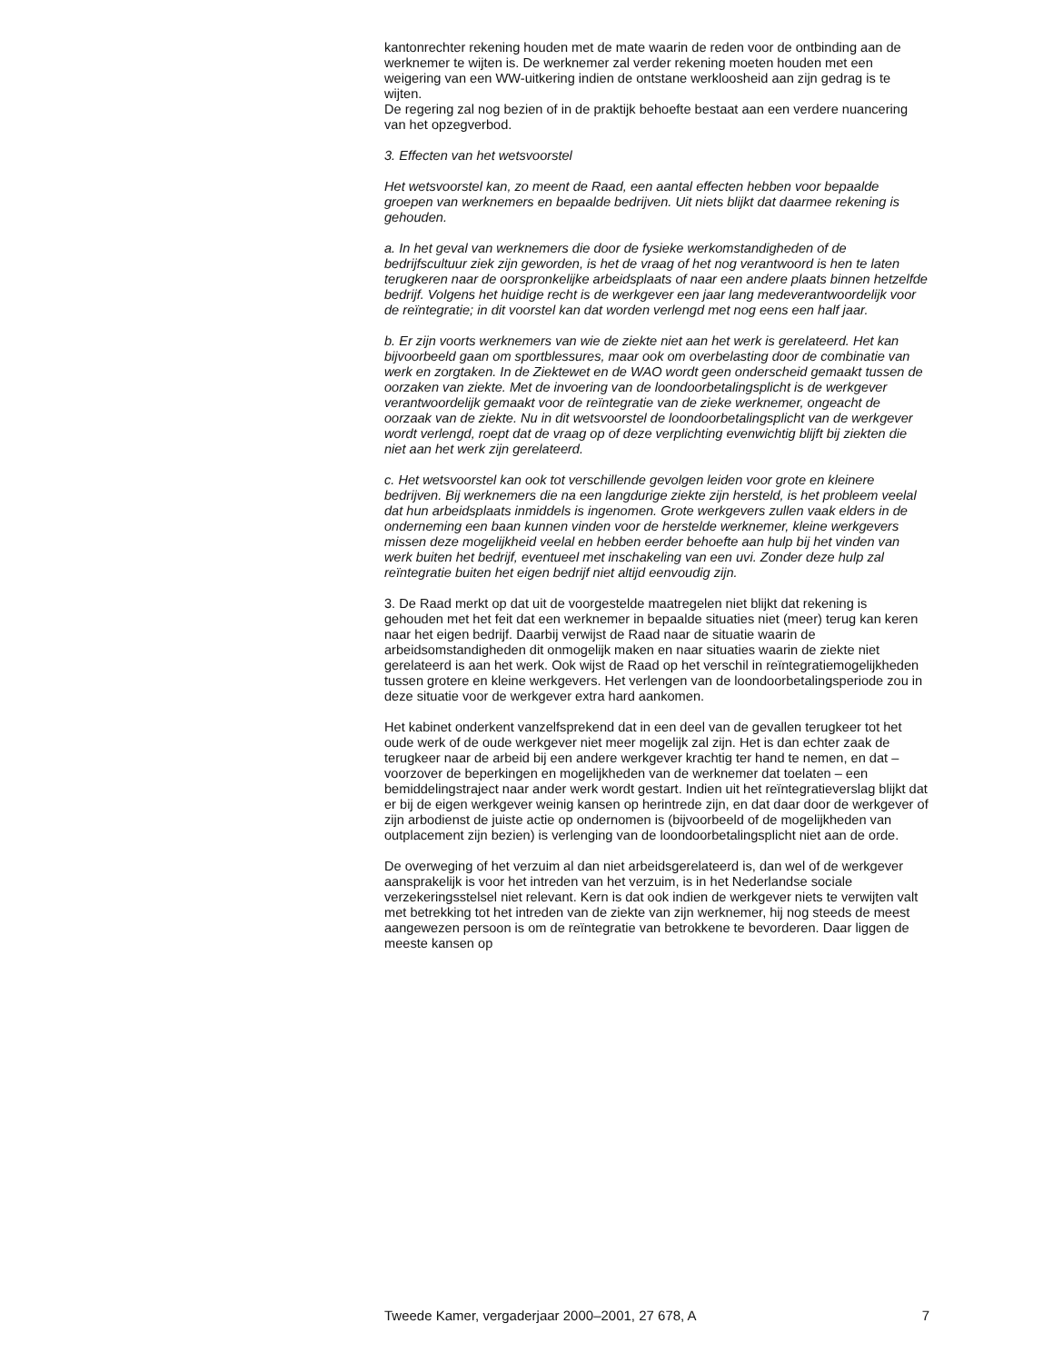kantonrechter rekening houden met de mate waarin de reden voor de ontbinding aan de werknemer te wijten is. De werknemer zal verder rekening moeten houden met een weigering van een WW-uitkering indien de ontstane werkloosheid aan zijn gedrag is te wijten.
De regering zal nog bezien of in de praktijk behoefte bestaat aan een verdere nuancering van het opzegverbod.
3. Effecten van het wetsvoorstel
Het wetsvoorstel kan, zo meent de Raad, een aantal effecten hebben voor bepaalde groepen van werknemers en bepaalde bedrijven. Uit niets blijkt dat daarmee rekening is gehouden.
a. In het geval van werknemers die door de fysieke werkomstandigheden of de bedrijfscultuur ziek zijn geworden, is het de vraag of het nog verantwoord is hen te laten terugkeren naar de oorspronkelijke arbeidsplaats of naar een andere plaats binnen hetzelfde bedrijf. Volgens het huidige recht is de werkgever een jaar lang medeverantwoordelijk voor de reïntegratie; in dit voorstel kan dat worden verlengd met nog eens een half jaar.
b. Er zijn voorts werknemers van wie de ziekte niet aan het werk is gerelateerd. Het kan bijvoorbeeld gaan om sportblessures, maar ook om overbelasting door de combinatie van werk en zorgtaken. In de Ziektewet en de WAO wordt geen onderscheid gemaakt tussen de oorzaken van ziekte. Met de invoering van de loondoorbetalingsplicht is de werkgever verantwoordelijk gemaakt voor de reïntegratie van de zieke werknemer, ongeacht de oorzaak van de ziekte. Nu in dit wetsvoorstel de loondoorbetalingsplicht van de werkgever wordt verlengd, roept dat de vraag op of deze verplichting evenwichtig blijft bij ziekten die niet aan het werk zijn gerelateerd.
c. Het wetsvoorstel kan ook tot verschillende gevolgen leiden voor grote en kleinere bedrijven. Bij werknemers die na een langdurige ziekte zijn hersteld, is het probleem veelal dat hun arbeidsplaats inmiddels is ingenomen. Grote werkgevers zullen vaak elders in de onderneming een baan kunnen vinden voor de herstelde werknemer, kleine werkgevers missen deze mogelijkheid veelal en hebben eerder behoefte aan hulp bij het vinden van werk buiten het bedrijf, eventueel met inschakeling van een uvi. Zonder deze hulp zal reïntegratie buiten het eigen bedrijf niet altijd eenvoudig zijn.
3. De Raad merkt op dat uit de voorgestelde maatregelen niet blijkt dat rekening is gehouden met het feit dat een werknemer in bepaalde situaties niet (meer) terug kan keren naar het eigen bedrijf. Daarbij verwijst de Raad naar de situatie waarin de arbeidsomstandigheden dit onmogelijk maken en naar situaties waarin de ziekte niet gerelateerd is aan het werk. Ook wijst de Raad op het verschil in reïntegratiemogelijkheden tussen grotere en kleine werkgevers. Het verlengen van de loondoorbetalingsperiode zou in deze situatie voor de werkgever extra hard aankomen.
Het kabinet onderkent vanzelfsprekend dat in een deel van de gevallen terugkeer tot het oude werk of de oude werkgever niet meer mogelijk zal zijn. Het is dan echter zaak de terugkeer naar de arbeid bij een andere werkgever krachtig ter hand te nemen, en dat – voorzover de beperkingen en mogelijkheden van de werknemer dat toelaten – een bemiddelingstraject naar ander werk wordt gestart. Indien uit het reïntegratieverslag blijkt dat er bij de eigen werkgever weinig kansen op herintrede zijn, en dat daar door de werkgever of zijn arbodienst de juiste actie op ondernomen is (bijvoorbeeld of de mogelijkheden van outplacement zijn bezien) is verlenging van de loondoorbetalingsplicht niet aan de orde.
De overweging of het verzuim al dan niet arbeidsgerelateerd is, dan wel of de werkgever aansprakelijk is voor het intreden van het verzuim, is in het Nederlandse sociale verzekeringsstelsel niet relevant. Kern is dat ook indien de werkgever niets te verwijten valt met betrekking tot het intreden van de ziekte van zijn werknemer, hij nog steeds de meest aangewezen persoon is om de reïntegratie van betrokkene te bevorderen. Daar liggen de meeste kansen op
Tweede Kamer, vergaderjaar 2000–2001, 27 678, A 7